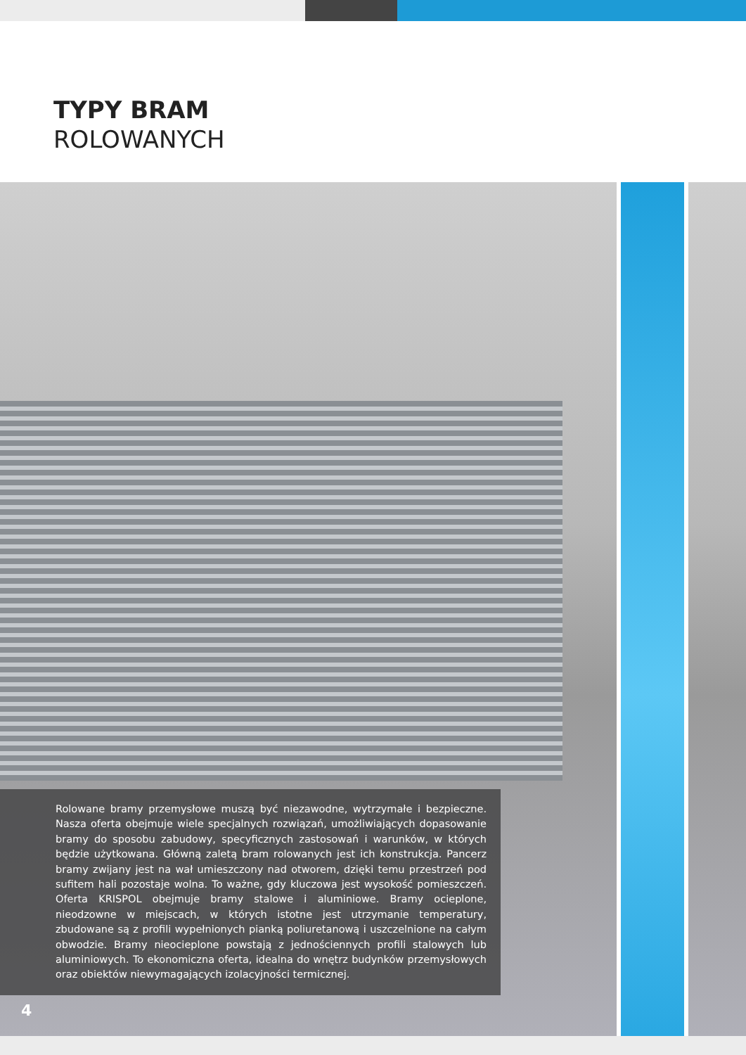TYPY BRAM
ROLOWANYCH
Rolowane bramy przemysłowe muszą być niezawodne, wytrzymałe i bezpieczne. Nasza oferta obejmuje wiele specjalnych rozwiązań, umożliwiających dopasowanie bramy do sposobu zabudowy, specyficznych zastosowań i warunków, w których będzie użytkowana. Główną zaletą bram rolowanych jest ich konstrukcja. Pancerz bramy zwijany jest na wał umieszczony nad otworem, dzięki temu przestrzeń pod sufitem hali pozostaje wolna. To ważne, gdy kluczowa jest wysokość pomieszczeń. Oferta KRISPOL obejmuje bramy stalowe i aluminiowe. Bramy ocieplone, nieodzowne w miejscach, w których istotne jest utrzymanie temperatury, zbudowane są z profili wypełnionych pianką poliuretanową i uszczelnione na całym obwodzie. Bramy nieocie­plone powstają z jednościennych profili stalowych lub aluminiowych. To ekonomiczna oferta, idealna do wnętrz budynków przemysłowych oraz obiektów niewymagających izolacyjności termicznej.
4